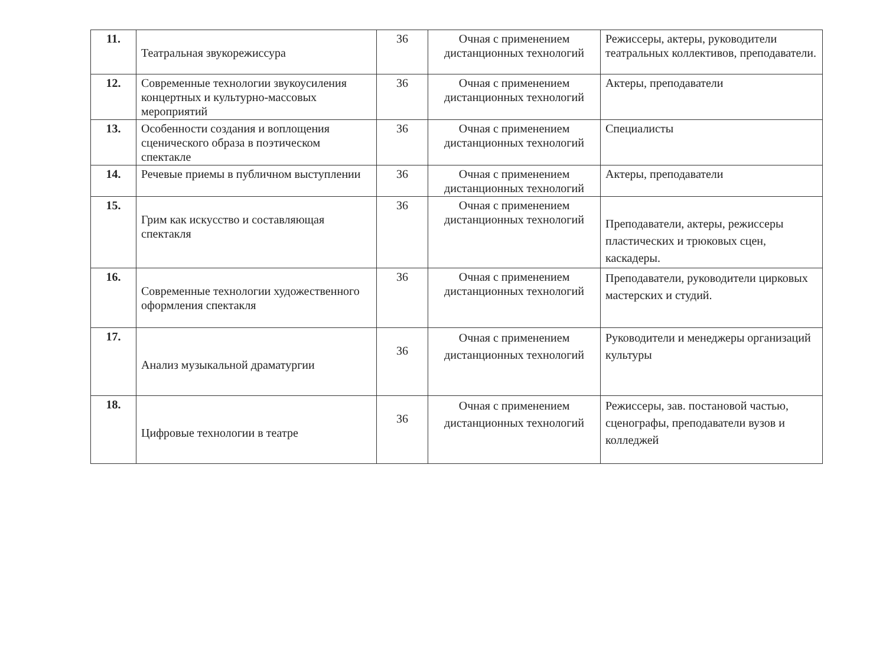| 11. | Театральная звукорежиссура | 36 | Очная с применением дистанционных технологий | Режиссеры, актеры, руководители театральных коллективов, преподаватели. |
| 12. | Современные технологии звукоусиления концертных и культурно-массовых мероприятий | 36 | Очная с применением дистанционных технологий | Актеры, преподаватели |
| 13. | Особенности создания и воплощения сценического образа в поэтическом спектакле | 36 | Очная с применением дистанционных технологий | Специалисты |
| 14. | Речевые приемы в публичном выступлении | 36 | Очная с применением дистанционных технологий | Актеры, преподаватели |
| 15. | Грим как искусство и составляющая спектакля | 36 | Очная с применением дистанционных технологий | Преподаватели, актеры, режиссеры пластических и трюковых сцен, каскадеры. |
| 16. | Современные технологии художественного оформления спектакля | 36 | Очная с применением дистанционных технологий | Преподаватели, руководители цирковых мастерских и студий. |
| 17. | Анализ музыкальной драматургии | 36 | Очная с применением дистанционных технологий | Руководители и менеджеры организаций культуры |
| 18. | Цифровые технологии в театре | 36 | Очная с применением дистанционных технологий | Режиссеры, зав. постановой частью, сценографы, преподаватели вузов и колледжей |